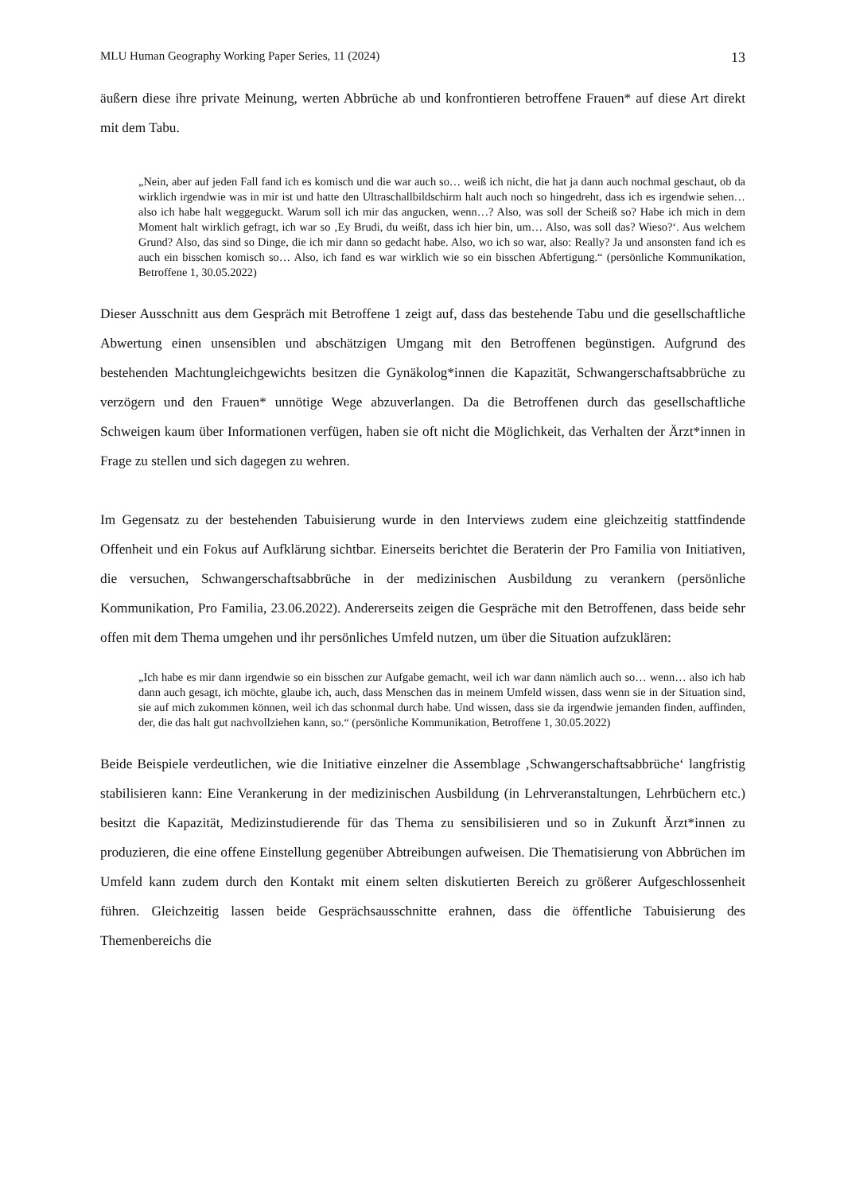MLU Human Geography Working Paper Series, 11 (2024) 13
äußern diese ihre private Meinung, werten Abbrüche ab und konfrontieren betroffene Frauen* auf diese Art direkt mit dem Tabu.
„Nein, aber auf jeden Fall fand ich es komisch und die war auch so… weiß ich nicht, die hat ja dann auch nochmal geschaut, ob da wirklich irgendwie was in mir ist und hatte den Ultraschallbildschirm halt auch noch so hingedreht, dass ich es irgendwie sehen… also ich habe halt weggeguckt. Warum soll ich mir das angucken, wenn…? Also, was soll der Scheiß so? Habe ich mich in dem Moment halt wirklich gefragt, ich war so ‚Ey Brudi, du weißt, dass ich hier bin, um… Also, was soll das? Wieso?‘. Aus welchem Grund? Also, das sind so Dinge, die ich mir dann so gedacht habe. Also, wo ich so war, also: Really? Ja und ansonsten fand ich es auch ein bisschen komisch so… Also, ich fand es war wirklich wie so ein bisschen Abfertigung.“ (persönliche Kommunikation, Betroffene 1, 30.05.2022)
Dieser Ausschnitt aus dem Gespräch mit Betroffene 1 zeigt auf, dass das bestehende Tabu und die gesellschaftliche Abwertung einen unsensiblen und abschätzigen Umgang mit den Betroffenen begünstigen. Aufgrund des bestehenden Machtungleichgewichts besitzen die Gynäkolog*innen die Kapazität, Schwangerschaftsabbrüche zu verzögern und den Frauen* unnötige Wege abzuverlangen. Da die Betroffenen durch das gesellschaftliche Schweigen kaum über Informationen verfügen, haben sie oft nicht die Möglichkeit, das Verhalten der Ärzt*innen in Frage zu stellen und sich dagegen zu wehren.
Im Gegensatz zu der bestehenden Tabuisierung wurde in den Interviews zudem eine gleichzeitig stattfindende Offenheit und ein Fokus auf Aufklärung sichtbar. Einerseits berichtet die Beraterin der Pro Familia von Initiativen, die versuchen, Schwangerschaftsabbrüche in der medizinischen Ausbildung zu verankern (persönliche Kommunikation, Pro Familia, 23.06.2022). Andererseits zeigen die Gespräche mit den Betroffenen, dass beide sehr offen mit dem Thema umgehen und ihr persönliches Umfeld nutzen, um über die Situation aufzuklären:
„Ich habe es mir dann irgendwie so ein bisschen zur Aufgabe gemacht, weil ich war dann nämlich auch so… wenn… also ich hab dann auch gesagt, ich möchte, glaube ich, auch, dass Menschen das in meinem Umfeld wissen, dass wenn sie in der Situation sind, sie auf mich zukommen können, weil ich das schonmal durch habe. Und wissen, dass sie da irgendwie jemanden finden, auffinden, der, die das halt gut nachvollziehen kann, so.“ (persönliche Kommunikation, Betroffene 1, 30.05.2022)
Beide Beispiele verdeutlichen, wie die Initiative einzelner die Assemblage ‚Schwangerschaftsabbrüche‘ langfristig stabilisieren kann: Eine Verankerung in der medizinischen Ausbildung (in Lehrveranstaltungen, Lehrbüchern etc.) besitzt die Kapazität, Medizinstudierende für das Thema zu sensibilisieren und so in Zukunft Ärzt*innen zu produzieren, die eine offene Einstellung gegenüber Abtreibungen aufweisen. Die Thematisierung von Abbrüchen im Umfeld kann zudem durch den Kontakt mit einem selten diskutierten Bereich zu größerer Aufgeschlossenheit führen. Gleichzeitig lassen beide Gesprächsausschnitte erahnen, dass die öffentliche Tabuisierung des Themenbereichs die